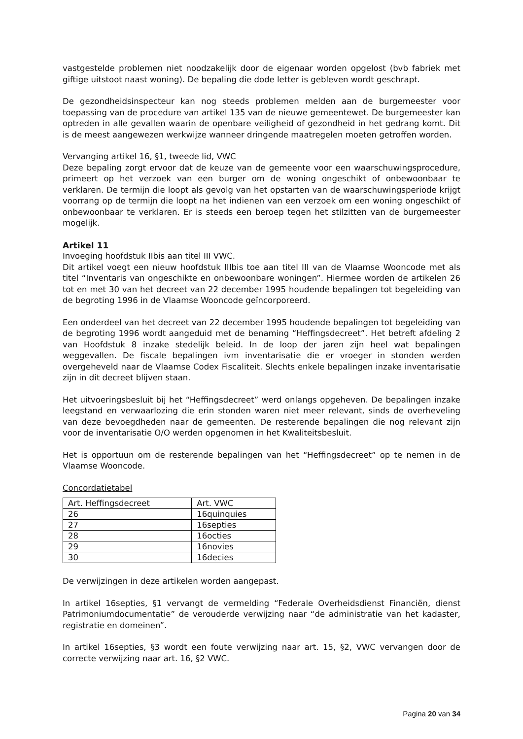vastgestelde problemen niet noodzakelijk door de eigenaar worden opgelost (bvb fabriek met giftige uitstoot naast woning). De bepaling die dode letter is gebleven wordt geschrapt.
De gezondheidsinspecteur kan nog steeds problemen melden aan de burgemeester voor toepassing van de procedure van artikel 135 van de nieuwe gemeentewet. De burgemeester kan optreden in alle gevallen waarin de openbare veiligheid of gezondheid in het gedrang komt. Dit is de meest aangewezen werkwijze wanneer dringende maatregelen moeten getroffen worden.
Vervanging artikel 16, §1, tweede lid, VWC
Deze bepaling zorgt ervoor dat de keuze van de gemeente voor een waarschuwingsprocedure, primeert op het verzoek van een burger om de woning ongeschikt of onbewoonbaar te verklaren. De termijn die loopt als gevolg van het opstarten van de waarschuwingsperiode krijgt voorrang op de termijn die loopt na het indienen van een verzoek om een woning ongeschikt of onbewoonbaar te verklaren. Er is steeds een beroep tegen het stilzitten van de burgemeester mogelijk.
Artikel 11
Invoeging hoofdstuk IIbis aan titel III VWC.
Dit artikel voegt een nieuw hoofdstuk IIIbis toe aan titel III van de Vlaamse Wooncode met als titel “Inventaris van ongeschikte en onbewoonbare woningen”. Hiermee worden de artikelen 26 tot en met 30 van het decreet van 22 december 1995 houdende bepalingen tot begeleiding van de begroting 1996 in de Vlaamse Wooncode geïncorporeerd.
Een onderdeel van het decreet van 22 december 1995 houdende bepalingen tot begeleiding van de begroting 1996 wordt aangeduid met de benaming “Heffingsdecreet”. Het betreft afdeling 2 van Hoofdstuk 8 inzake stedelijk beleid. In de loop der jaren zijn heel wat bepalingen weggevallen. De fiscale bepalingen ivm inventarisatie die er vroeger in stonden werden overgeheveld naar de Vlaamse Codex Fiscaliteit. Slechts enkele bepalingen inzake inventarisatie zijn in dit decreet blijven staan.
Het uitvoeringsbesluit bij het “Heffingsdecreet” werd onlangs opgeheven. De bepalingen inzake leegstand en verwaarlozing die erin stonden waren niet meer relevant, sinds de overheveling van deze bevoegdheden naar de gemeenten. De resterende bepalingen die nog relevant zijn voor de inventarisatie O/O werden opgenomen in het Kwaliteitsbesluit.
Het is opportuun om de resterende bepalingen van het “Heffingsdecreet” op te nemen in de Vlaamse Wooncode.
Concordatietabel
| Art. Heffingsdecreet | Art. VWC |
| 26 | 16quinquies |
| 27 | 16septies |
| 28 | 16octies |
| 29 | 16novies |
| 30 | 16decies |
De verwijzingen in deze artikelen worden aangepast.
In artikel 16septies, §1 vervangt de vermelding “Federale Overheidsdienst Financiën, dienst Patrimoniumdocumentatie” de verouderde verwijzing naar “de administratie van het kadaster, registratie en domeinen”.
In artikel 16septies, §3 wordt een foute verwijzing naar art. 15, §2, VWC vervangen door de correcte verwijzing naar art. 16, §2 VWC.
Pagina 20 van 34